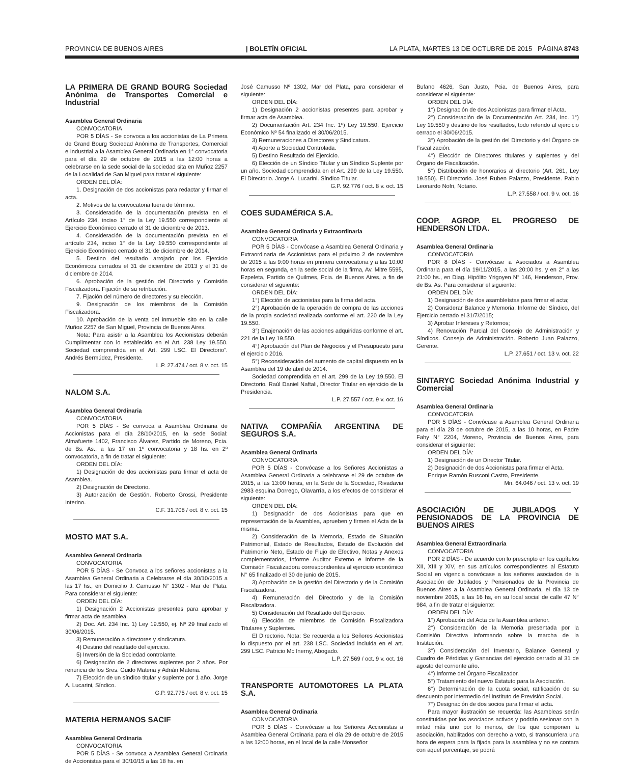PROVINCIA DE BUENOS AIRES | BOLETÍN OFICIAL LA PLATA, MARTES 13 DE OCTUBRE DE 2015 PÁGINA 8743
LA PRIMERA DE GRAND BOURG Sociedad Anónima de Transportes Comercial e Industrial
Asamblea General Ordinaria
CONVOCATORIA
POR 5 DÍAS - Se convoca a los accionistas de La Primera de Grand Bourg Sociedad Anónima de Transportes, Comercial e Industrial a la Asamblea General Ordinaria en 1° convocatoria para el día 29 de octubre de 2015 a las 12:00 horas a celebrarse en la sede social de la sociedad sita en Muñoz 2257 de la Localidad de San Miguel para tratar el siguiente:
ORDEN DEL DÍA:
1. Designación de dos accionistas para redactar y firmar el acta.
2. Motivos de la convocatoria fuera de término.
3. Consideración de la documentación prevista en el Artículo 234, inciso 1° de la Ley 19.550 correspondiente al Ejercicio Económico cerrado el 31 de diciembre de 2013.
4. Consideración de la documentación prevista en el artículo 234, inciso 1° de la Ley 19.550 correspondiente al Ejercicio Económico cerrado el 31 de diciembre de 2014.
5. Destino del resultado arrojado por los Ejercicio Económicos cerrados el 31 de diciembre de 2013 y el 31 de diciembre de 2014.
6. Aprobación de la gestión del Directorio y Comisión Fiscalizadora. Fijación de su retribución.
7. Fijación del número de directores y su elección.
9. Designación de los miembros de la Comisión Fiscalizadora.
10. Aprobación de la venta del inmueble sito en la calle Muñoz 2257 de San Miguel, Provincia de Buenos Aires.
Nota: Para asistir a la Asamblea los Accionistas deberán Cumplimentar con lo establecido en el Art. 238 Ley 19.550. Sociedad comprendida en el Art. 299 LSC. El Directorio”. Andrés Bermúdez, Presidente.
L.P. 27.474 / oct. 8 v. oct. 15
NALOM S.A.
Asamblea General Ordinaria
CONVOCATORIA
POR 5 DÍAS - Se convoca a Asamblea Ordinaria de Accionistas para el día 28/10/2015, en la sede Social: Almafuerte 1402, Francisco Álvarez, Partido de Moreno, Pcia. de Bs. As., a las 17 en 1º convocatoria y 18 hs. en 2º convocatoria, a fin de tratar el siguiente:
ORDEN DEL DÍA:
1) Designación de dos accionistas para firmar el acta de Asamblea.
2) Designación de Directorio.
3) Autorización de Gestión. Roberto Grossi, Presidente Interino.
C.F. 31.708 / oct. 8 v. oct. 15
MOSTO MAT S.A.
Asamblea General Ordinaria
CONVOCATORIA
POR 5 DÍAS - Se Convoca a los señores accionistas a la Asamblea General Ordinaria a Celebrarse el día 30/10/2015 a las 17 hs., en Domicilio J. Camusso N° 1302 - Mar del Plata. Para considerar el siguiente:
ORDEN DEL DÍA:
1) Designación 2 Accionistas presentes para aprobar y firmar acta de asamblea.
2) Doc. Art. 234 Inc. 1) Ley 19.550, ej. Nº 29 finalizado el 30/06/2015.
3) Remuneración a directores y sindicatura.
4) Destino del resultado del ejercicio.
5) Inversión de la Sociedad controlante.
6) Designación de 2 directores suplentes por 2 años. Por renuncia de los Sres. Guido Materia y Adrián Materia.
7) Elección de un síndico titular y suplente por 1 año. Jorge A. Lucarini, Síndico.
G.P. 92.775 / oct. 8 v. oct. 15
MATERIA HERMANOS SACIF
Asamblea General Ordinaria
CONVOCATORIA
POR 5 DÍAS - Se convoca a Asamblea General Ordinaria de Accionistas para el 30/10/15 a las 18 hs. en
José Camusso Nº 1302, Mar del Plata, para considerar el siguiente:
ORDEN DEL DÍA:
1) Designación 2 accionistas presentes para aprobar y firmar acta de Asamblea.
2) Documentación Art. 234 Inc. 1º) Ley 19.550, Ejercicio Económico Nº 54 finalizado el 30/06/2015.
3) Remuneraciones a Directores y Sindicatura.
4) Aporte a Sociedad Controlada.
5) Destino Resultado del Ejercicio.
6) Elección de un Síndico Titular y un Síndico Suplente por un año. Sociedad comprendida en el Art. 299 de la Ley 19.550. El Directorio. Jorge A. Lucarini. Síndico Titular.
G.P. 92.776 / oct. 8 v. oct. 15
COES SUDAMÉRICA S.A.
Asamblea General Ordinaria y Extraordinaria
CONVOCATORIA
POR 5 DÍAS - Convócase a Asamblea General Ordinaria y Extraordinaria de Accionistas para el próximo 2 de noviembre de 2015 a las 9:00 horas en primera convocatoria y a las 10:00 horas en segunda, en la sede social de la firma, Av. Mitre 5595, Ezpeleta, Partido de Quilmes, Pcia. de Buenos Aires, a fin de considerar el siguiente:
ORDEN DEL DÍA:
1°) Elección de accionistas para la firma del acta.
2°) Aprobación de la operación de compra de las acciones de la propia sociedad realizada conforme el art. 220 de la Ley 19.550.
3°) Enajenación de las acciones adquiridas conforme el art. 221 de la Ley 19.550.
4°) Aprobación del Plan de Negocios y el Presupuesto para el ejercicio 2016.
5°) Reconsideración del aumento de capital dispuesto en la Asamblea del 19 de abril de 2014.
Sociedad comprendida en el art. 299 de la Ley 19.550. El Directorio, Raúl Daniel Naftali, Director Titular en ejercicio de la Presidencia.
L.P. 27.557 / oct. 9 v. oct. 16
NATIVA COMPAÑÍA ARGENTINA DE SEGUROS S.A.
Asamblea General Ordinaria
CONVOCATORIA
POR 5 DÍAS - Convócase a los Señores Accionistas a Asamblea General Ordinaria a celebrarse el 29 de octubre de 2015, a las 13:00 horas, en la Sede de la Sociedad, Rivadavia 2983 esquina Dorrego, Olavarría, a los efectos de considerar el siguiente:
ORDEN DEL DÍA:
1) Designación de dos Accionistas para que en representación de la Asamblea, aprueben y firmen el Acta de la misma.
2) Consideración de la Memoria, Estado de Situación Patrimonial, Estado de Resultados, Estado de Evolución del Patrimonio Neto, Estado de Flujo de Efectivo, Notas y Anexos complementarios, Informe Auditor Externo e Informe de la Comisión Fiscalizadora correspondientes al ejercicio económico N° 65 finalizado el 30 de junio de 2015.
3) Aprobación de la gestión del Directorio y de la Comisión Fiscalizadora.
4) Remuneración del Directorio y de la Comisión Fiscalizadora.
5) Consideración del Resultado del Ejercicio.
6) Elección de miembros de Comisión Fiscalizadora Titulares y Suplentes.
El Directorio. Nota: Se recuerda a los Señores Accionistas lo dispuesto por el art. 238 LSC. Sociedad incluida en el art. 299 LSC. Patricio Mc Inerny, Abogado.
L.P. 27.569 / oct. 9 v. oct. 16
TRANSPORTE AUTOMOTORES LA PLATA S.A.
Asamblea General Ordinaria
CONVOCATORIA
POR 5 DÍAS - Convócase a los Señores Accionistas a Asamblea General Ordinaria para el día 29 de octubre de 2015 a las 12:00 horas, en el local de la calle Monseñor
Bufano 4626, San Justo, Pcia. de Buenos Aires, para considerar el siguiente:
ORDEN DEL DÍA:
1°) Designación de dos Accionistas para firmar el Acta.
2°) Consideración de la Documentación Art. 234, Inc. 1°) Ley 19.550 y destino de los resultados, todo referido al ejercicio cerrado el 30/06/2015.
3°) Aprobación de la gestión del Directorio y del Órgano de Fiscalización.
4°) Elección de Directores titulares y suplentes y del Órgano de Fiscalización.
5°) Distribución de honorarios al directorio (Art. 261, Ley 19.550). El Directorio. José Ruben Palazzo, Presidente. Pablo Leonardo Nofri, Notario.
L.P. 27.558 / oct. 9 v. oct. 16
COOP. AGROP. EL PROGRESO DE HENDERSON LTDA.
Asamblea General Ordinaria
CONVOCATORIA
POR 8 DÍAS - Convócase a Asociados a Asamblea Ordinaria para el día 19/11/2015, a las 20:00 hs. y en 2° a las 21:00 hs., en Diag. Hipólito Yrigoyen N° 146, Henderson, Prov. de Bs. As. Para considerar el siguiente:
ORDEN DEL DÍA:
1) Designación de dos asambleístas para firmar el acta;
2) Considerar Balance y Memoria, Informe del Síndico, del Ejercicio cerrado el 31/7/2015;
3) Aprobar Intereses y Retornos;
4) Renovación Parcial del Consejo de Administración y Síndicos. Consejo de Administración. Roberto Juan Palazzo, Gerente.
L.P. 27.651 / oct. 13 v. oct. 22
SINTARYC Sociedad Anónima Industrial y Comercial
Asamblea General Ordinaria
CONVOCATORIA
POR 5 DÍAS - Convócase a Asamblea General Ordinaria para el día 28 de octubre de 2015, a las 10 horas, en Padre Fahy N° 2204, Moreno, Provincia de Buenos Aires, para considerar el siguiente:
ORDEN DEL DÍA:
1) Designación de un Director Titular.
2) Designación de dos Accionistas para firmar el Acta.
Enrique Ramón Rusconi Castro, Presidente.
Mn. 64.046 / oct. 13 v. oct. 19
ASOCIACIÓN DE JUBILADOS Y PENSIONADOS DE LA PROVINCIA DE BUENOS AIRES
Asamblea General Extraordinaria
CONVOCATORIA
POR 2 DÍAS - De acuerdo con lo prescripto en los capítulos XII, XIII y XIV, en sus artículos correspondientes al Estatuto Social en vigencia convócase a los señores asociados de la Asociación de Jubilados y Pensionados de la Provincia de Buenos Aires a la Asamblea General Ordinaria, el día 13 de noviembre 2015, a las 16 hs, en su local social de calle 47 N° 984, a fin de tratar el siguiente:
ORDEN DEL DÍA:
1°) Aprobación del Acta de la Asamblea anterior.
2°) Consideración de la Memoria presentada por la Comisión Directiva informando sobre la marcha de la Institución.
3°) Consideración del Inventario, Balance General y Cuadro de Pérdidas y Ganancias del ejercicio cerrado al 31 de agosto del corriente año.
4°) Informe del Órgano Fiscalizador.
5°) Tratamiento del nuevo Estatuto para la Asociación.
6°) Determinación de la cuota social, ratificación de su descuento por intermedio del Instituto de Previsión Social.
7°) Designación de dos socios para firmar el acta.
Para mayor ilustración se recuerda: las Asambleas serán constituidas por los asociados activos y podrán sesionar con la mitad más uno por lo menos, de los que componen la asociación, habilitados con derecho a voto, si transcurriera una hora de espera para la fijada para la asamblea y no se contara con aquel porcentaje, se podrá